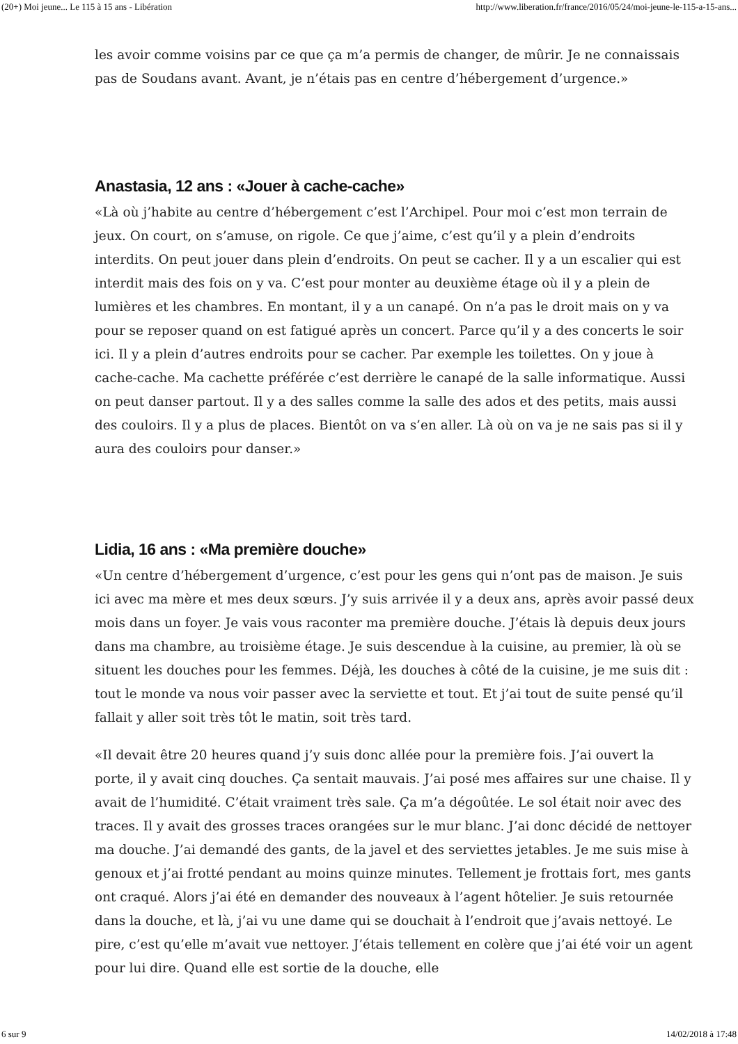(20+) Moi jeune... Le 115 à 15 ans - Libération http://www.liberation.fr/france/2016/05/24/moi-jeune-le-115-a-15-ans...
les avoir comme voisins par ce que ça m’a permis de changer, de mûrir. Je ne connaissais pas de Soudans avant. Avant, je n’étais pas en centre d’hébergement d’urgence.»
Anastasia, 12 ans : «Jouer à cache-cache»
«Là où j’habite au centre d’hébergement c’est l’Archipel. Pour moi c’est mon terrain de jeux. On court, on s’amuse, on rigole. Ce que j’aime, c’est qu’il y a plein d’endroits interdits. On peut jouer dans plein d’endroits. On peut se cacher. Il y a un escalier qui est interdit mais des fois on y va. C’est pour monter au deuxième étage où il y a plein de lumières et les chambres. En montant, il y a un canapé. On n’a pas le droit mais on y va pour se reposer quand on est fatigué après un concert. Parce qu’il y a des concerts le soir ici. Il y a plein d’autres endroits pour se cacher. Par exemple les toilettes. On y joue à cache-cache. Ma cachette préférée c’est derrière le canapé de la salle informatique. Aussi on peut danser partout. Il y a des salles comme la salle des ados et des petits, mais aussi des couloirs. Il y a plus de places. Bientôt on va s’en aller. Là où on va je ne sais pas si il y aura des couloirs pour danser.»
Lidia, 16 ans : «Ma première douche»
«Un centre d’hébergement d’urgence, c’est pour les gens qui n’ont pas de maison. Je suis ici avec ma mère et mes deux sœurs. J’y suis arrivée il y a deux ans, après avoir passé deux mois dans un foyer. Je vais vous raconter ma première douche. J’étais là depuis deux jours dans ma chambre, au troisième étage. Je suis descendue à la cuisine, au premier, là où se situent les douches pour les femmes. Déjà, les douches à côté de la cuisine, je me suis dit : tout le monde va nous voir passer avec la serviette et tout. Et j’ai tout de suite pensé qu’il fallait y aller soit très tôt le matin, soit très tard.
«Il devait être 20 heures quand j’y suis donc allée pour la première fois. J’ai ouvert la porte, il y avait cinq douches. Ça sentait mauvais. J’ai posé mes affaires sur une chaise. Il y avait de l’humidité. C’était vraiment très sale. Ça m’a dégoûtée. Le sol était noir avec des traces. Il y avait des grosses traces orangées sur le mur blanc. J’ai donc décidé de nettoyer ma douche. J’ai demandé des gants, de la javel et des serviettes jetables. Je me suis mise à genoux et j’ai frotté pendant au moins quinze minutes. Tellement je frottais fort, mes gants ont craqué. Alors j’ai été en demander des nouveaux à l’agent hôtelier. Je suis retournée dans la douche, et là, j’ai vu une dame qui se douchait à l’endroit que j’avais nettoyé. Le pire, c’est qu’elle m’avait vue nettoyer. J’étais tellement en colère que j’ai été voir un agent pour lui dire. Quand elle est sortie de la douche, elle
6 sur 9 14/02/2018 à 17:48